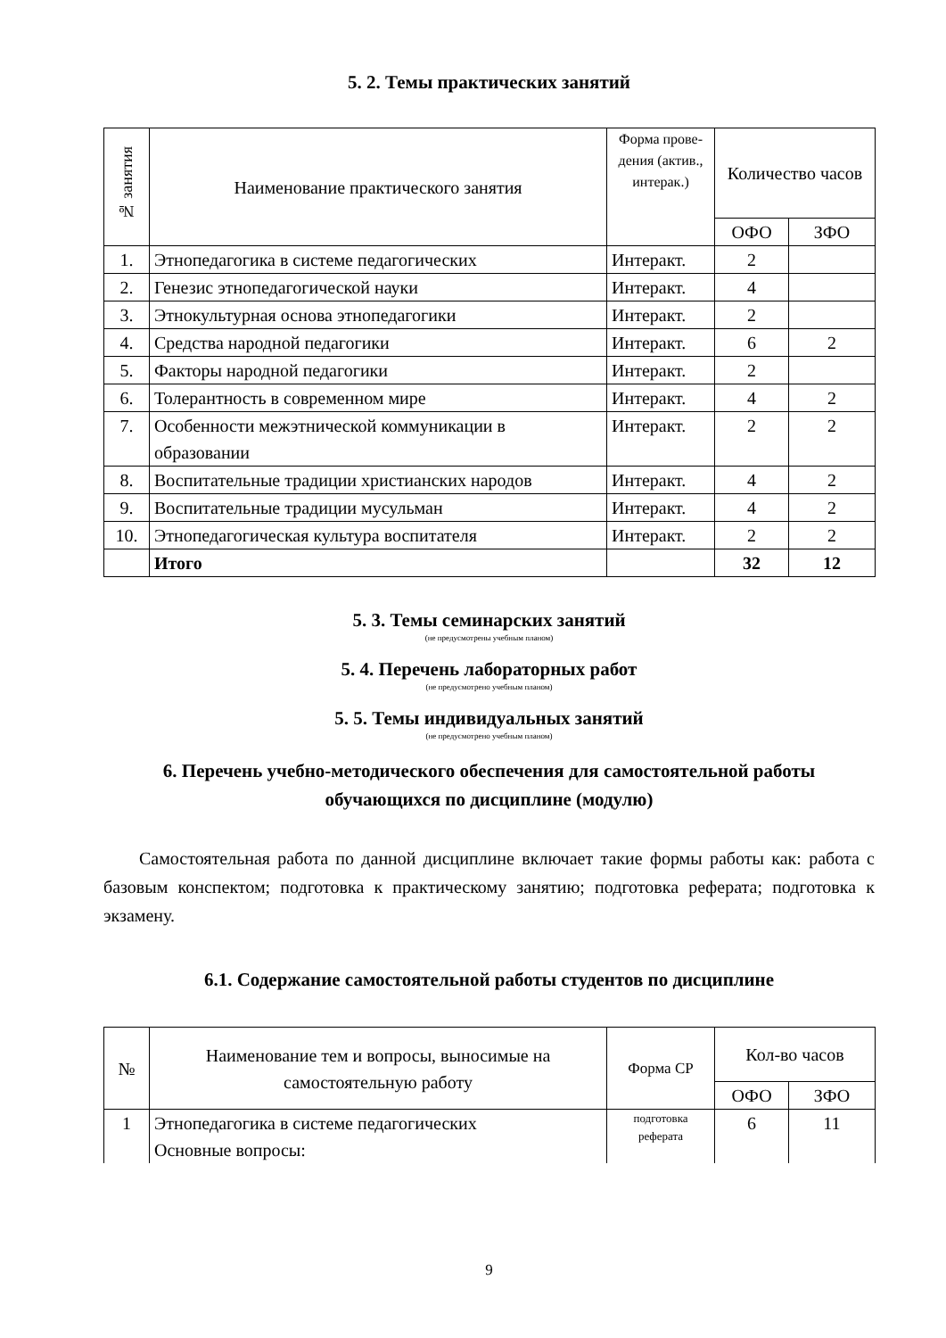5. 2. Темы практических занятий
| № занятия | Наименование практического занятия | Форма прове-дения (актив., интерак.) | Количество часов | |
| --- | --- | --- | --- | --- |
| | | | ОФО | ЗФО |
| 1. | Этнопедагогика в системе педагогических | Интеракт. | 2 | |
| 2. | Генезис этнопедагогической науки | Интеракт. | 4 | |
| 3. | Этнокультурная основа этнопедагогики | Интеракт. | 2 | |
| 4. | Средства народной педагогики | Интеракт. | 6 | 2 |
| 5. | Факторы народной педагогики | Интеракт. | 2 | |
| 6. | Толерантность в современном мире | Интеракт. | 4 | 2 |
| 7. | Особенности межэтнической коммуникации в образовании | Интеракт. | 2 | 2 |
| 8. | Воспитательные традиции христианских народов | Интеракт. | 4 | 2 |
| 9. | Воспитательные традиции мусульман | Интеракт. | 4 | 2 |
| 10. | Этнопедагогическая культура воспитателя | Интеракт. | 2 | 2 |
| | Итого | | 32 | 12 |
5. 3. Темы семинарских занятий
(не предусмотрены учебным планом)
5. 4. Перечень лабораторных работ
(не предусмотрено учебным планом)
5. 5. Темы индивидуальных занятий
(не предусмотрено учебным планом)
6. Перечень учебно-методического обеспечения для самостоятельной работы обучающихся по дисциплине (модулю)
Самостоятельная работа по данной дисциплине включает такие формы работы как: работа с базовым конспектом; подготовка к практическому занятию; подготовка реферата; подготовка к экзамену.
6.1. Содержание самостоятельной работы студентов по дисциплине
| № | Наименование тем и вопросы, выносимые на самостоятельную работу | Форма СР | Кол-во часов | |
| --- | --- | --- | --- | --- |
| | | | ОФО | ЗФО |
| 1 | Этнопедагогика в системе педагогических Основные вопросы: | подготовка реферата | 6 | 11 |
9